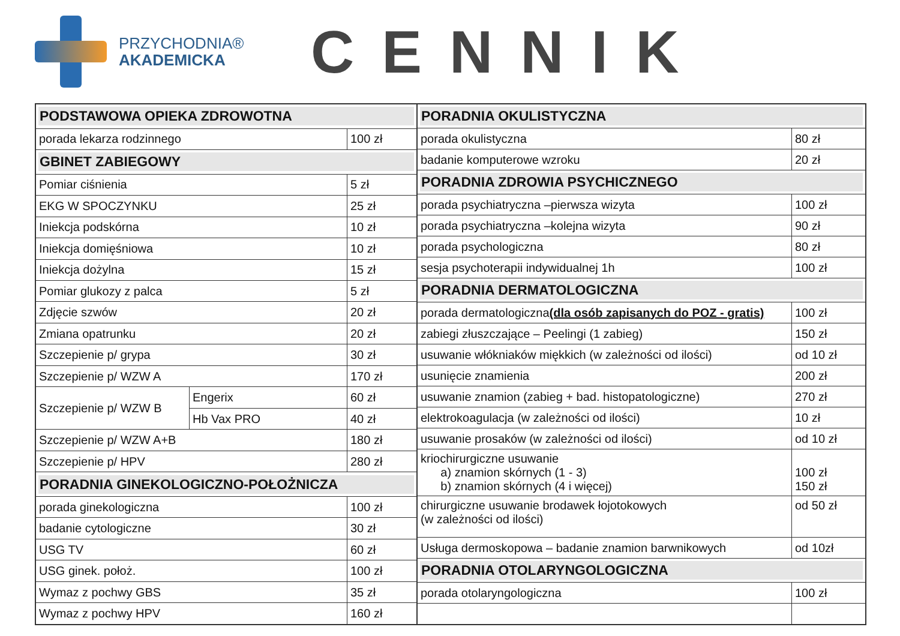PRZYCHODNIA®
AKADEMICKA
CENNIK
| PODSTAWOWA OPIEKA ZDROWOTNA | | |
| porada lekarza rodzinnego | | 100 zł |
| GBINET ZABIEGOWY | | |
| Pomiar ciśnienia | | 5 zł |
| EKG W SPOCZYNKU | | 25 zł |
| Iniekcja podskórna | | 10 zł |
| Iniekcja domięśniowa | | 10 zł |
| Iniekcja dożylna | | 15 zł |
| Pomiar glukozy z palca | | 5 zł |
| Zdjęcie szwów | | 20 zł |
| Zmiana opatrunku | | 20 zł |
| Szczepienie p/ grypa | | 30 zł |
| Szczepienie p/ WZW A | | 170 zł |
| Szczepienie p/ WZW B | Engerix | 60 zł |
| | Hb Vax PRO | 40 zł |
| Szczepienie p/ WZW A+B | | 180 zł |
| Szczepienie p/ HPV | | 280 zł |
| PORADNIA GINEKOLOGICZNO-POŁOŻNICZA | | |
| porada ginekologiczna | | 100 zł |
| badanie cytologiczne | | 30 zł |
| USG TV | | 60 zł |
| USG ginek. położ. | | 100 zł |
| Wymaz z pochwy GBS | | 35 zł |
| Wymaz z pochwy HPV | | 160 zł |
| PORADNIA OKULISTYCZNA | |
| porada okulistyczna | 80 zł |
| badanie komputerowe wzroku | 20 zł |
| PORADNIA ZDROWIA PSYCHICZNEGO | |
| porada psychiatryczna –pierwsza wizyta | 100 zł |
| porada psychiatryczna –kolejna wizyta | 90 zł |
| porada psychologiczna | 80 zł |
| sesja psychoterapii indywidualnej 1h | 100 zł |
| PORADNIA DERMATOLOGICZNA | |
| porada dermatologiczna (dla osób zapisanych do POZ - gratis) | 100 zł |
| zabiegi złuszczające – Peelingi (1 zabieg) | 150 zł |
| usuwanie włókniaków miękkich (w zależności od ilości) | od 10 zł |
| usunięcie znamienia | 200 zł |
| usuwanie znamion (zabieg + bad. histopatologiczne) | 270 zł |
| elektrokoagulacja (w zależności od ilości) | 10 zł |
| usuwanie prosaków (w zależności od ilości) | od 10 zł |
| kriochirurgiczne usuwanie a) znamion skórnych (1 - 3) b) znamion skórnych (4 i więcej) | 100 zł 150 zł |
| chirurgiczne usuwanie brodawek łojotokowych (w zależności od ilości) | od 50 zł |
| Usługa dermoskopowa – badanie znamion barwnikowych | od 10zł |
| PORADNIA OTOLARYNGOLOGICZNA | |
| porada otolaryngologiczna | 100 zł |